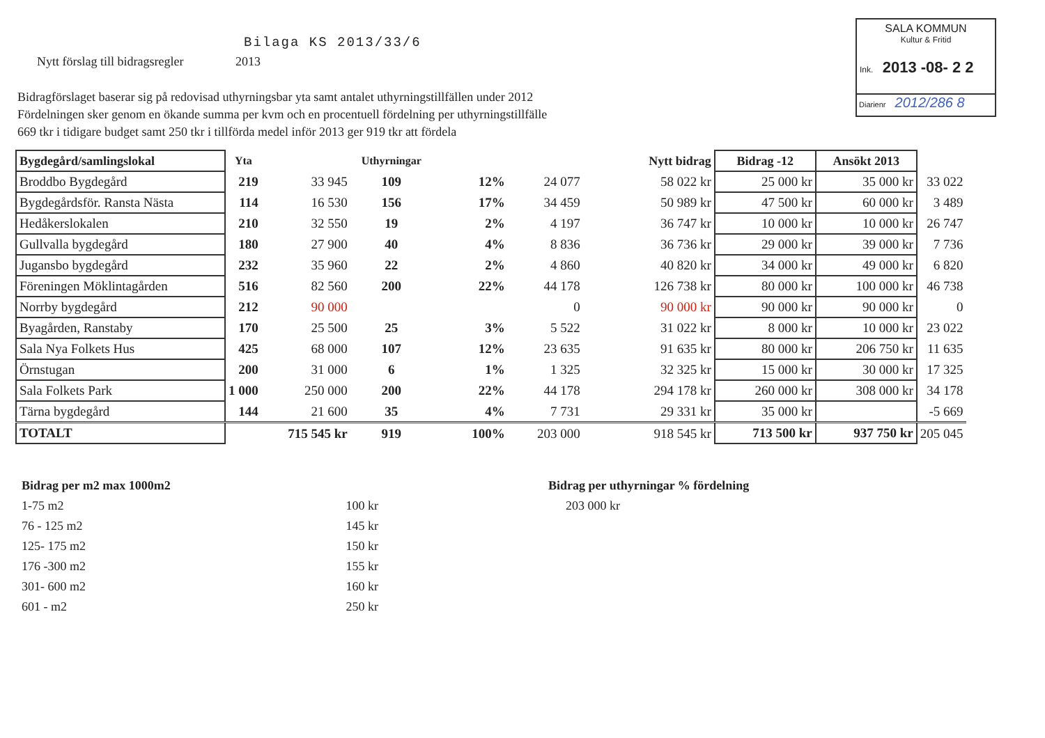Bilaga KS 2013/33/6
Nytt förslag till bidragsregler
2013
Bidragförslaget baserar sig på redovisad uthyrningsbar yta samt antalet uthyrningstillfällen under 2012
Fördelningen sker genom en ökande summa per kvm och en procentuell fördelning per uthyrningstillfälle
669 tkr i tidigare budget samt 250 tkr i tillförda medel inför 2013 ger 919 tkr att fördela
SALA KOMMUN
Kultur & Fritid
Ink. 2013 -08- 2 2
Diarienr 2012/286 8
| Bygdegård/samlingslokal | Yta | | Uthyrningar | | | Nytt bidrag | Bidrag -12 | Ansökt 2013 | |
| --- | --- | --- | --- | --- | --- | --- | --- | --- | --- |
| Broddbo Bygdegård | 219 | 33 945 | 109 | 12% | 24 077 | 58 022 kr | 25 000 kr | 35 000 kr | 33 022 |
| Bygdegårdsför. Ransta Nästa | 114 | 16 530 | 156 | 17% | 34 459 | 50 989 kr | 47 500 kr | 60 000 kr | 3 489 |
| Hedåkerslokalen | 210 | 32 550 | 19 | 2% | 4 197 | 36 747 kr | 10 000 kr | 10 000 kr | 26 747 |
| Gullvalla bygdegård | 180 | 27 900 | 40 | 4% | 8 836 | 36 736 kr | 29 000 kr | 39 000 kr | 7 736 |
| Jugansbo bygdegård | 232 | 35 960 | 22 | 2% | 4 860 | 40 820 kr | 34 000 kr | 49 000 kr | 6 820 |
| Föreningen Möklintagården | 516 | 82 560 | 200 | 22% | 44 178 | 126 738 kr | 80 000 kr | 100 000 kr | 46 738 |
| Norrby bygdegård | 212 | 90 000 | | | 0 | 90 000 kr | 90 000 kr | 90 000 kr | 0 |
| Byagården, Ranstaby | 170 | 25 500 | 25 | 3% | 5 522 | 31 022 kr | 8 000 kr | 10 000 kr | 23 022 |
| Sala Nya Folkets Hus | 425 | 68 000 | 107 | 12% | 23 635 | 91 635 kr | 80 000 kr | 206 750 kr | 11 635 |
| Örnstugan | 200 | 31 000 | 6 | 1% | 1 325 | 32 325 kr | 15 000 kr | 30 000 kr | 17 325 |
| Sala Folkets Park | 1 000 | 250 000 | 200 | 22% | 44 178 | 294 178 kr | 260 000 kr | 308 000 kr | 34 178 |
| Tärna bygdegård | 144 | 21 600 | 35 | 4% | 7 731 | 29 331 kr | 35 000 kr | | -5 669 |
| TOTALT | | 715 545 kr | 919 | 100% | 203 000 | 918 545 kr | 713 500 kr | 937 750 kr | 205 045 |
| Bidrag per m2 max 1000m2 | |
| 1-75 m2 | 100 kr |
| 76 - 125 m2 | 145 kr |
| 125- 175 m2 | 150 kr |
| 176 -300 m2 | 155 kr |
| 301- 600 m2 | 160 kr |
| 601 - m2 | 250 kr |
Bidrag per uthyrningar % fördelning
203 000 kr